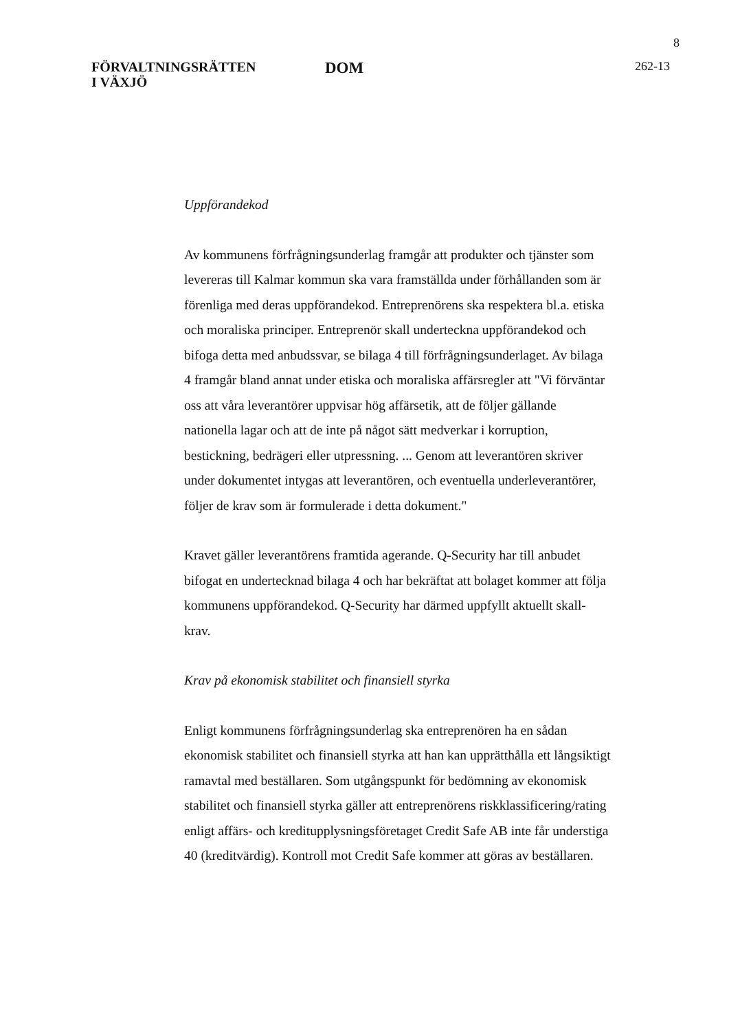8
FÖRVALTNINGSRÄTTEN
I VÄXJÖ
DOM
262-13
Uppförandekod
Av kommunens förfrågningsunderlag framgår att produkter och tjänster som levereras till Kalmar kommun ska vara framställda under förhållanden som är förenliga med deras uppförandekod. Entreprenörens ska respektera bl.a. etiska och moraliska principer. Entreprenör skall underteckna uppförandekod och bifoga detta med anbudssvar, se bilaga 4 till förfrågningsunderlaget. Av bilaga 4 framgår bland annat under etiska och moraliska affärsregler att "Vi förväntar oss att våra leverantörer uppvisar hög affärsetik, att de följer gällande nationella lagar och att de inte på något sätt medverkar i korruption, bestickning, bedrägeri eller utpressning. ... Genom att leverantören skriver under dokumentet intygas att leverantören, och eventuella underleverantörer, följer de krav som är formulerade i detta dokument."
Kravet gäller leverantörens framtida agerande. Q-Security har till anbudet bifogat en undertecknad bilaga 4 och har bekräftat att bolaget kommer att följa kommunens uppförandekod. Q-Security har därmed uppfyllt aktuellt skall-krav.
Krav på ekonomisk stabilitet och finansiell styrka
Enligt kommunens förfrågningsunderlag ska entreprenören ha en sådan ekonomisk stabilitet och finansiell styrka att han kan upprätthålla ett långsiktigt ramavtal med beställaren. Som utgångspunkt för bedömning av ekonomisk stabilitet och finansiell styrka gäller att entreprenörens riskklassificering/rating enligt affärs- och kreditupplysningsföretaget Credit Safe AB inte får understiga 40 (kreditvärdig). Kontroll mot Credit Safe kommer att göras av beställaren.